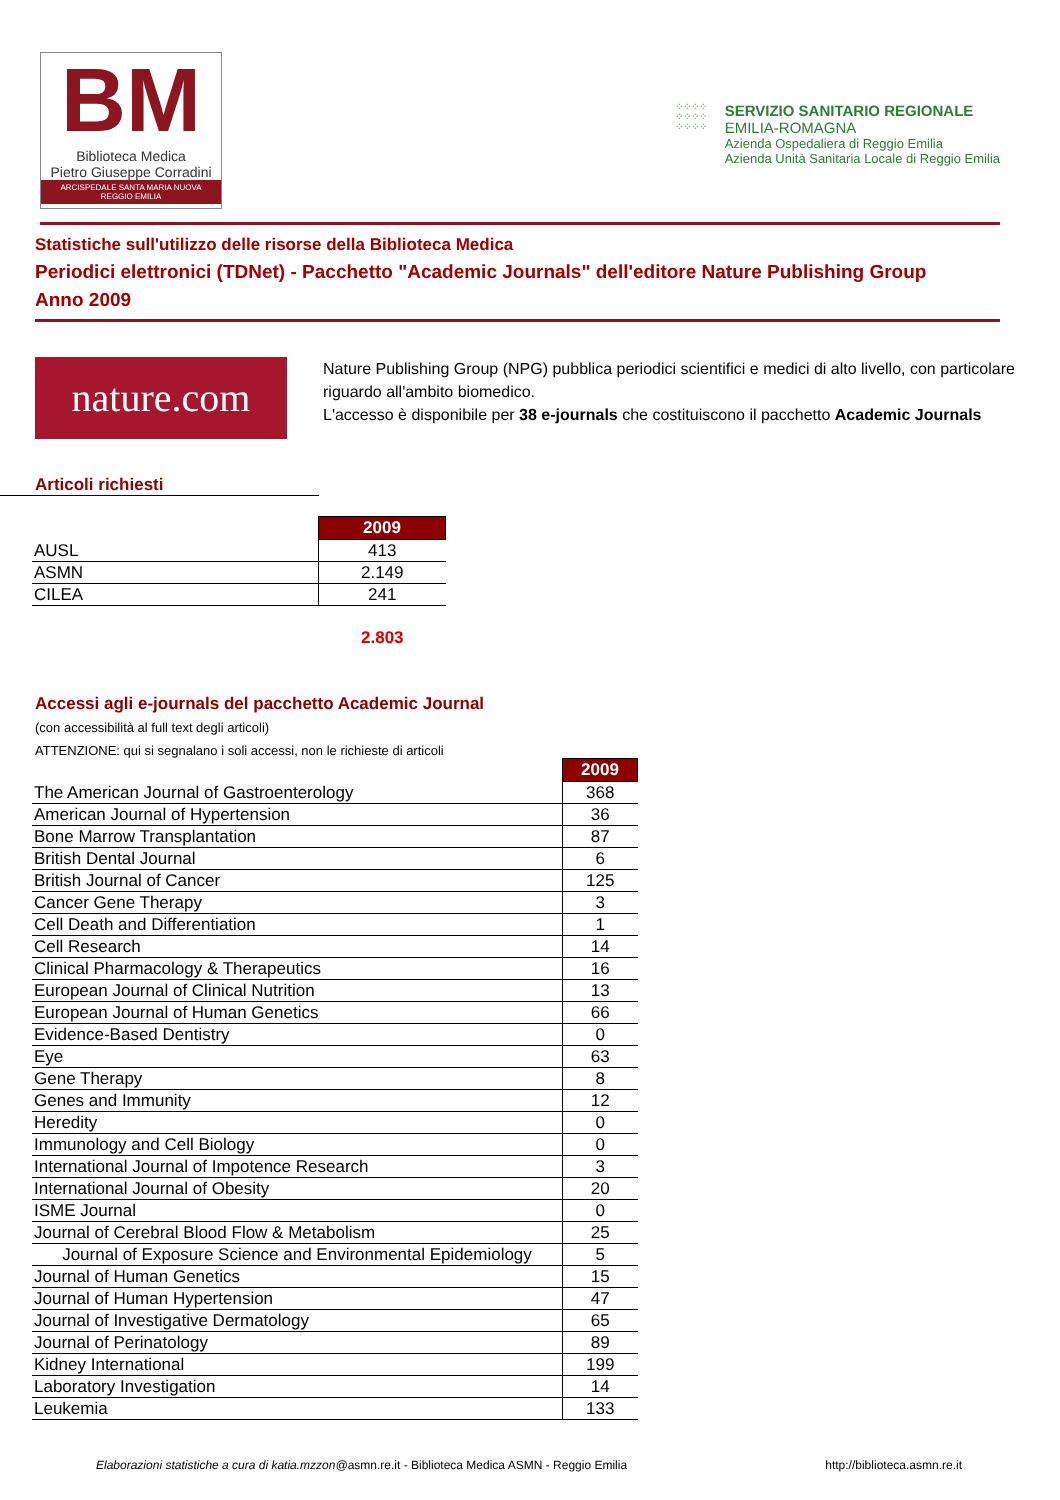BM
Biblioteca Medica
Pietro Giuseppe Corradini
ARCISPEDALE SANTA MARIA NUOVA
REGGIO EMILIA
⁘⁘⁘⁘
⁘⁘⁘⁘
⁘⁘⁘⁘
SERVIZIO SANITARIO REGIONALE
EMILIA-ROMAGNA
Azienda Ospedaliera di Reggio Emilia
Azienda Unità Sanitaria Locale di Reggio Emilia
Statistiche sull'utilizzo delle risorse della Biblioteca Medica
Periodici elettronici (TDNet) - Pacchetto "Academic Journals" dell'editore Nature Publishing Group
Anno 2009
nature.com
Nature Publishing Group (NPG) pubblica periodici scientifici e medici di alto livello, con particolare riguardo all'ambito biomedico.
L'accesso è disponibile per 38 e-journals che costituiscono il pacchetto Academic Journals
Articoli richiesti
| | 2009 |
| AUSL | 413 |
| ASMN | 2.149 |
| CILEA | 241 |
2.803
Accessi agli e-journals del pacchetto Academic Journal
(con accessibilità al full text degli articoli)
ATTENZIONE: qui si segnalano i soli accessi, non le richieste di articoli
| | 2009 |
| The American Journal of Gastroenterology | 368 |
| American Journal of Hypertension | 36 |
| Bone Marrow Transplantation | 87 |
| British Dental Journal | 6 |
| British Journal of Cancer | 125 |
| Cancer Gene Therapy | 3 |
| Cell Death and Differentiation | 1 |
| Cell Research | 14 |
| Clinical Pharmacology & Therapeutics | 16 |
| European Journal of Clinical Nutrition | 13 |
| European Journal of Human Genetics | 66 |
| Evidence-Based Dentistry | 0 |
| Eye | 63 |
| Gene Therapy | 8 |
| Genes and Immunity | 12 |
| Heredity | 0 |
| Immunology and Cell Biology | 0 |
| International Journal of Impotence Research | 3 |
| International Journal of Obesity | 20 |
| ISME Journal | 0 |
| Journal of Cerebral Blood Flow & Metabolism | 25 |
| Journal of Exposure Science and Environmental Epidemiology | 5 |
| Journal of Human Genetics | 15 |
| Journal of Human Hypertension | 47 |
| Journal of Investigative Dermatology | 65 |
| Journal of Perinatology | 89 |
| Kidney International | 199 |
| Laboratory Investigation | 14 |
| Leukemia | 133 |
Elaborazioni statistiche a cura di katia.mzzon@asmn.re.it - Biblioteca Medica ASMN - Reggio Emilia http://biblioteca.asmn.re.it